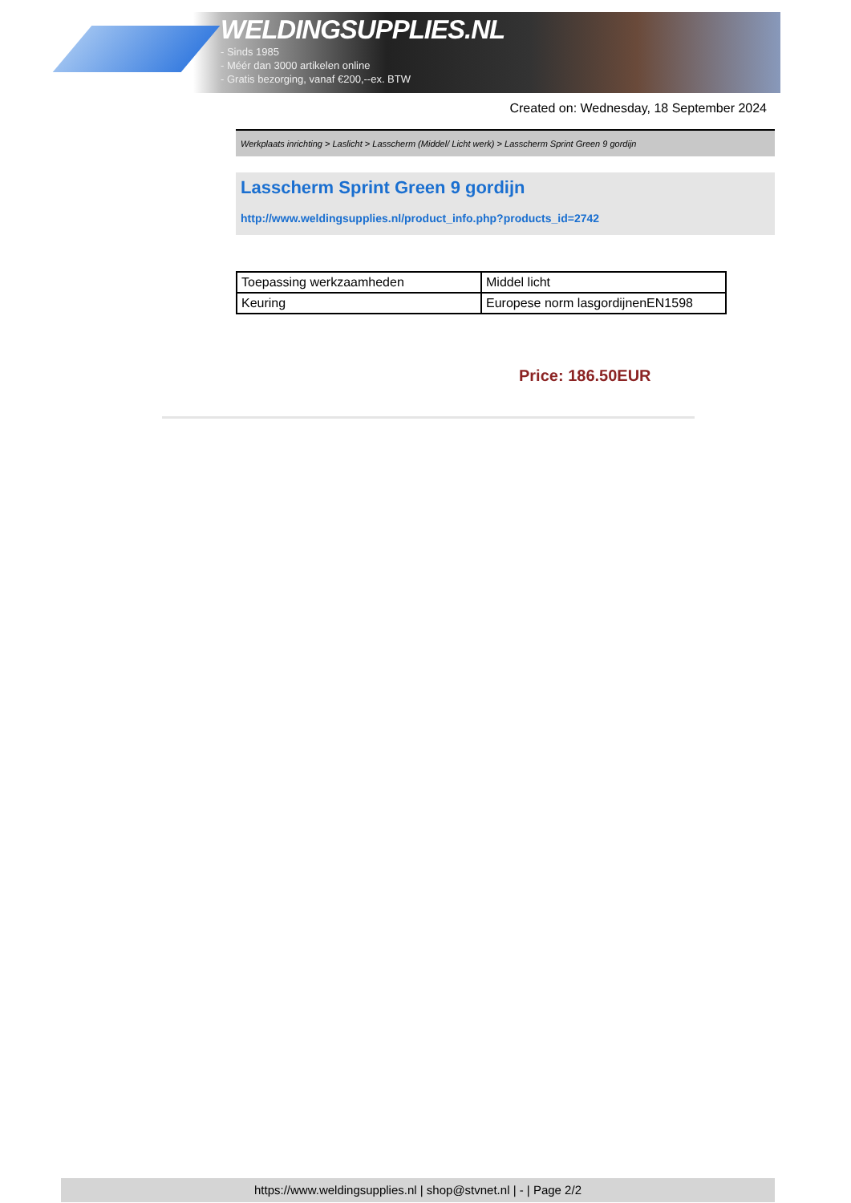WELDINGSUPPLIES.NL
- Sinds 1985
- Méér dan 3000 artikelen online
- Gratis bezorging, vanaf €200,--ex. BTW
Created on: Wednesday, 18 September 2024
Werkplaats inrichting > Laslicht > Lasscherm (Middel/ Licht werk) > Lasscherm Sprint Green 9 gordijn
Lasscherm Sprint Green 9 gordijn
http://www.weldingsupplies.nl/product_info.php?products_id=2742
| Toepassing werkzaamheden | Middel licht |
| Keuring | Europese norm lasgordijnenEN1598 |
Price: 186.50EUR
https://www.weldingsupplies.nl | shop@stvnet.nl | - | Page 2/2